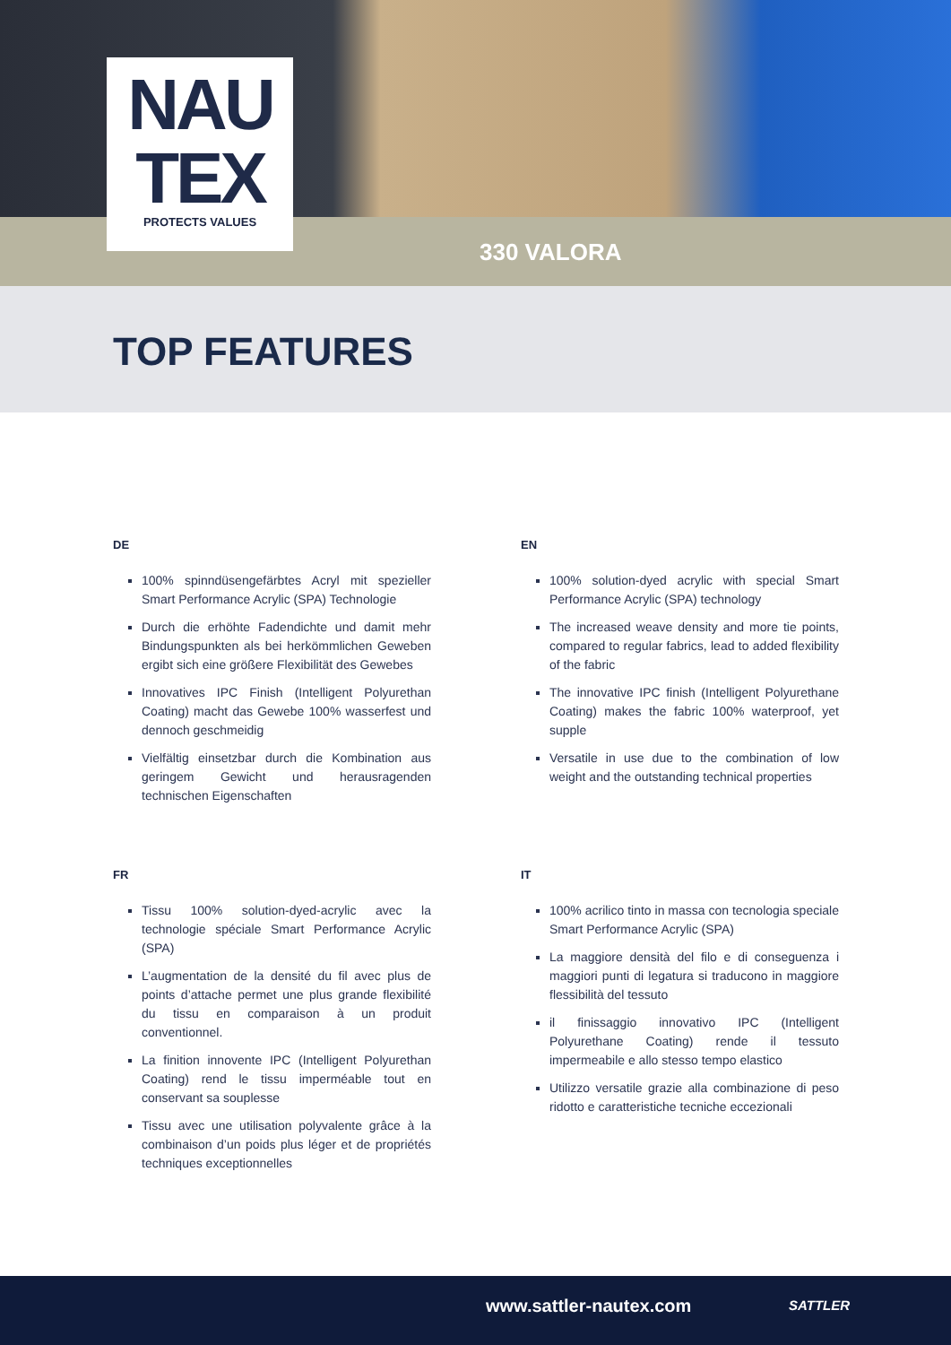NAU
TEX
PROTECTS VALUES
330 VALORA
TOP FEATURES
DE
100% spinndüsengefärbtes Acryl mit spezieller Smart Performance Acrylic (SPA) Technologie
Durch die erhöhte Fadendichte und damit mehr Bindungspunkten als bei herkömmlichen Geweben ergibt sich eine größere Flexibilität des Gewebes
Innovatives IPC Finish (Intelligent Polyurethan Coating) macht das Gewebe 100% wasserfest und dennoch geschmeidig
Vielfältig einsetzbar durch die Kombination aus geringem Gewicht und herausragenden technischen Eigenschaften
EN
100% solution-dyed acrylic with special Smart Performance Acrylic (SPA) technology
The increased weave density and more tie points, compared to regular fabrics, lead to added flexibility of the fabric
The innovative IPC finish (Intelligent Polyurethane Coating) makes the fabric 100% waterproof, yet supple
Versatile in use due to the combination of low weight and the outstanding technical properties
FR
Tissu 100% solution-dyed-acrylic avec la technologie spéciale Smart Performance Acrylic (SPA)
L’augmentation de la densité du fil avec plus de points d’attache permet une plus grande flexibilité du tissu en comparaison à un produit conventionnel.
La finition innovente IPC (Intelligent Polyurethan Coating) rend le tissu imperméable tout en conservant sa souplesse
Tissu avec une utilisation polyvalente grâce à la combinaison d’un poids plus léger et de propriétés techniques exceptionnelles
IT
100% acrilico tinto in massa con tecnologia speciale Smart Performance Acrylic (SPA)
La maggiore densità del filo e di conseguenza i maggiori punti di legatura si traducono in maggiore flessibilità del tessuto
il finissaggio innovativo IPC (Intelligent Polyurethane Coating) rende il tessuto impermeabile e allo stesso tempo elastico
Utilizzo versatile grazie alla combinazione di peso ridotto e caratteristiche tecniche eccezionali
www.sattler-nautex.com SATTLER